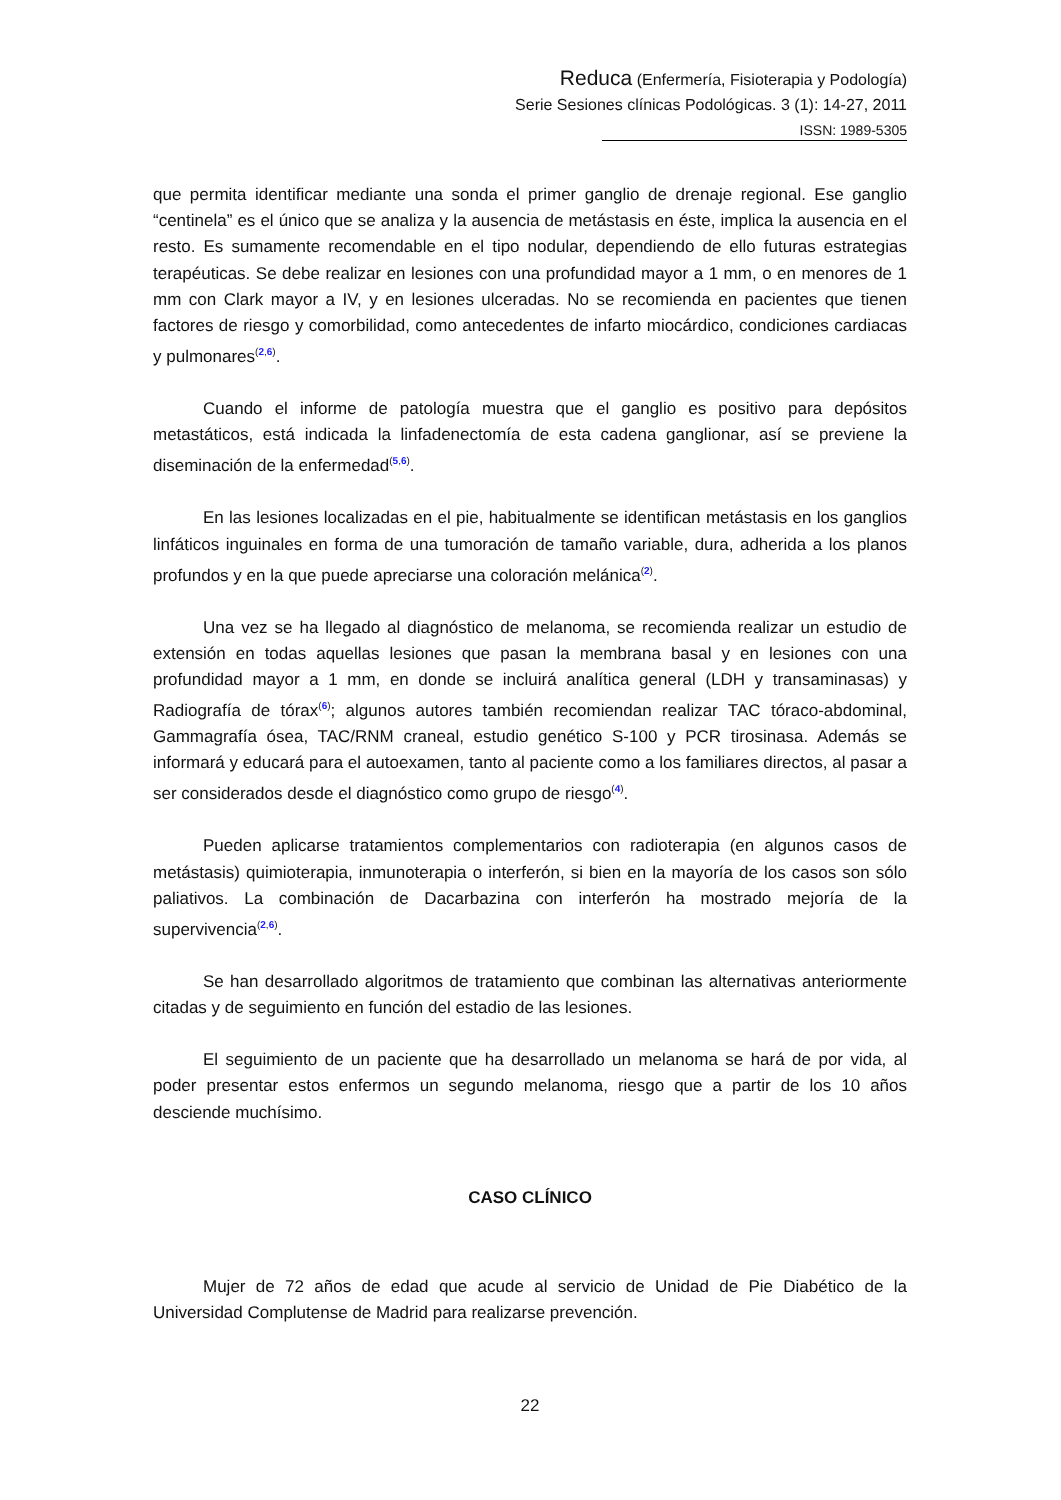Reduca (Enfermería, Fisioterapia y Podología)
Serie Sesiones clínicas Podológicas. 3 (1): 14-27, 2011
ISSN: 1989-5305
que permita identificar mediante una sonda el primer ganglio de drenaje regional. Ese ganglio “centinela” es el único que se analiza y la ausencia de metástasis en éste, implica la ausencia en el resto. Es sumamente recomendable en el tipo nodular, dependiendo de ello futuras estrategias terapéuticas. Se debe realizar en lesiones con una profundidad mayor a 1 mm, o en menores de 1 mm con Clark mayor a IV, y en lesiones ulceradas. No se recomienda en pacientes que tienen factores de riesgo y comorbilidad, como antecedentes de infarto miocárdico, condiciones cardiacas y pulmonares<sup>(2,6)</sup>.
Cuando el informe de patología muestra que el ganglio es positivo para depósitos metastáticos, está indicada la linfadenectomía de esta cadena ganglionar, así se previene la diseminación de la enfermedad<sup>(5,6)</sup>.
En las lesiones localizadas en el pie, habitualmente se identifican metástasis en los ganglios linfáticos inguinales en forma de una tumoración de tamaño variable, dura, adherida a los planos profundos y en la que puede apreciarse una coloración melánica<sup>(2)</sup>.
Una vez se ha llegado al diagnóstico de melanoma, se recomienda realizar un estudio de extensión en todas aquellas lesiones que pasan la membrana basal y en lesiones con una profundidad mayor a 1 mm, en donde se incluirá analítica general (LDH y transaminasas) y Radiografía de tórax<sup>(6)</sup>; algunos autores también recomiendan realizar TAC tóraco-abdominal, Gammagrafía ósea, TAC/RNM craneal, estudio genético S-100 y PCR tirosinasa. Además se informará y educará para el autoexamen, tanto al paciente como a los familiares directos, al pasar a ser considerados desde el diagnóstico como grupo de riesgo<sup>(4)</sup>.
Pueden aplicarse tratamientos complementarios con radioterapia (en algunos casos de metástasis) quimioterapia, inmunoterapia o interferón, si bien en la mayoría de los casos son sólo paliativos. La combinación de Dacarbazina con interferón ha mostrado mejoría de la supervivencia<sup>(2,6)</sup>.
Se han desarrollado algoritmos de tratamiento que combinan las alternativas anteriormente citadas y de seguimiento en función del estadio de las lesiones.
El seguimiento de un paciente que ha desarrollado un melanoma se hará de por vida, al poder presentar estos enfermos un segundo melanoma, riesgo que a partir de los 10 años desciende muchísimo.
CASO CLÍNICO
Mujer de 72 años de edad que acude al servicio de Unidad de Pie Diabético de la Universidad Complutense de Madrid para realizarse prevención.
22